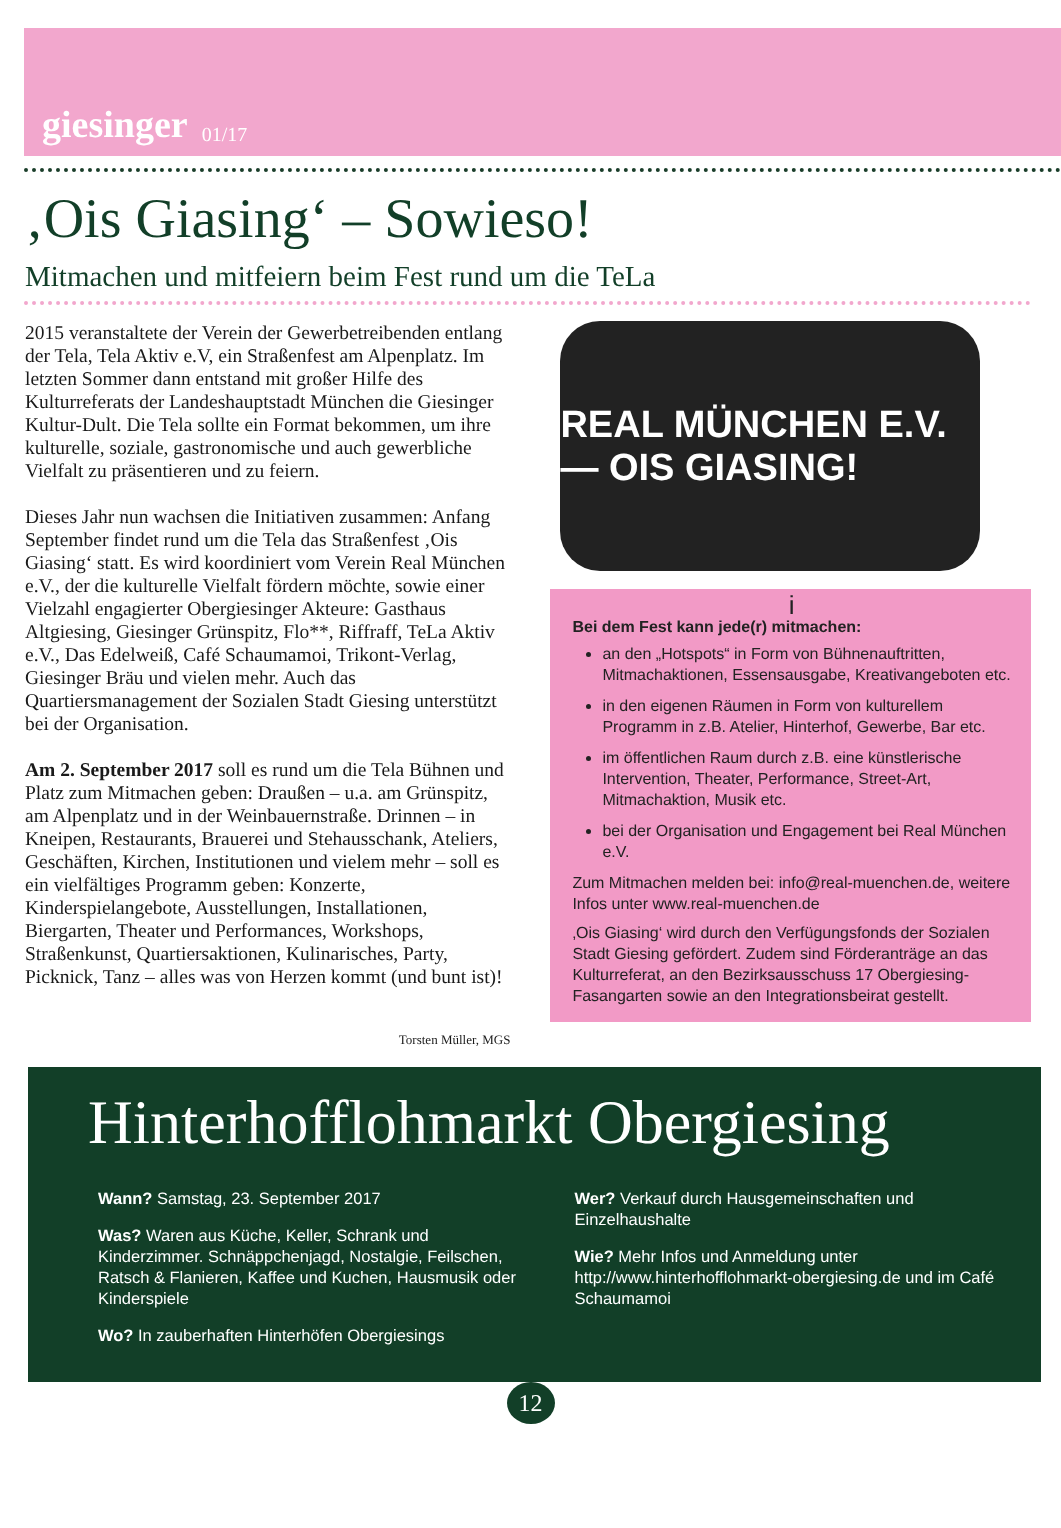giesinger 01/17
‚Ois Giasing‘ – Sowieso!
Mitmachen und mitfeiern beim Fest rund um die TeLa
2015 veranstaltete der Verein der Gewerbetreibenden entlang der Tela, Tela Aktiv e.V, ein Straßenfest am Alpenplatz. Im letzten Sommer dann entstand mit großer Hilfe des Kulturreferats der Landeshauptstadt München die Giesinger Kultur-Dult. Die Tela sollte ein Format bekommen, um ihre kulturelle, soziale, gastronomische und auch gewerbliche Vielfalt zu präsentieren und zu feiern.
Dieses Jahr nun wachsen die Initiativen zusammen: Anfang September findet rund um die Tela das Straßenfest ‚Ois Giasing‘ statt. Es wird koordiniert vom Verein Real München e.V., der die kulturelle Vielfalt fördern möchte, sowie einer Vielzahl engagierter Obergiesinger Akteure: Gasthaus Altgiesing, Giesinger Grünspitz, Flo**, Riffraff, TeLa Aktiv e.V., Das Edelweiß, Café Schaumamoi, Trikont-Verlag, Giesinger Bräu und vielen mehr. Auch das Quartiersmanagement der Sozialen Stadt Giesing unterstützt bei der Organisation.
Am 2. September 2017 soll es rund um die Tela Bühnen und Platz zum Mitmachen geben: Draußen – u.a. am Grünspitz, am Alpenplatz und in der Weinbauernstraße. Drinnen – in Kneipen, Restaurants, Brauerei und Stehausschank, Ateliers, Geschäften, Kirchen, Institutionen und vielem mehr – soll es ein vielfältiges Programm geben: Konzerte, Kinderspielangebote, Ausstellungen, Installationen, Biergarten, Theater und Performances, Workshops, Straßenkunst, Quartiersaktionen, Kulinarisches, Party, Picknick, Tanz – alles was von Herzen kommt (und bunt ist)!
Torsten Müller, MGS
REAL MÜNCHEN E.V. — OIS GIASING!
i
Bei dem Fest kann jede(r) mitmachen:
an den „Hotspots“ in Form von Bühnenauftritten, Mitmachaktionen, Essensausgabe, Kreativangeboten etc.
in den eigenen Räumen in Form von kulturellem Programm in z.B. Atelier, Hinterhof, Gewerbe, Bar etc.
im öffentlichen Raum durch z.B. eine künstlerische Intervention, Theater, Performance, Street-Art, Mitmachaktion, Musik etc.
bei der Organisation und Engagement bei Real München e.V.
Zum Mitmachen melden bei: info@real-muenchen.de, weitere Infos unter www.real-muenchen.de
‚Ois Giasing‘ wird durch den Verfügungsfonds der Sozialen Stadt Giesing gefördert. Zudem sind Förderanträge an das Kulturreferat, an den Bezirksausschuss 17 Obergiesing-Fasangarten sowie an den Integrationsbeirat gestellt.
Hinterhofflohmarkt Obergiesing
Wann? Samstag, 23. September 2017
Was? Waren aus Küche, Keller, Schrank und Kinderzimmer. Schnäppchenjagd, Nostalgie, Feilschen, Ratsch & Flanieren, Kaffee und Kuchen, Hausmusik oder Kinderspiele
Wo? In zauberhaften Hinterhöfen Obergiesings
Wer? Verkauf durch Hausgemeinschaften und Einzelhaushalte
Wie? Mehr Infos und Anmeldung unter http://www.hinterhofflohmarkt-obergiesing.de und im Café Schaumamoi
12